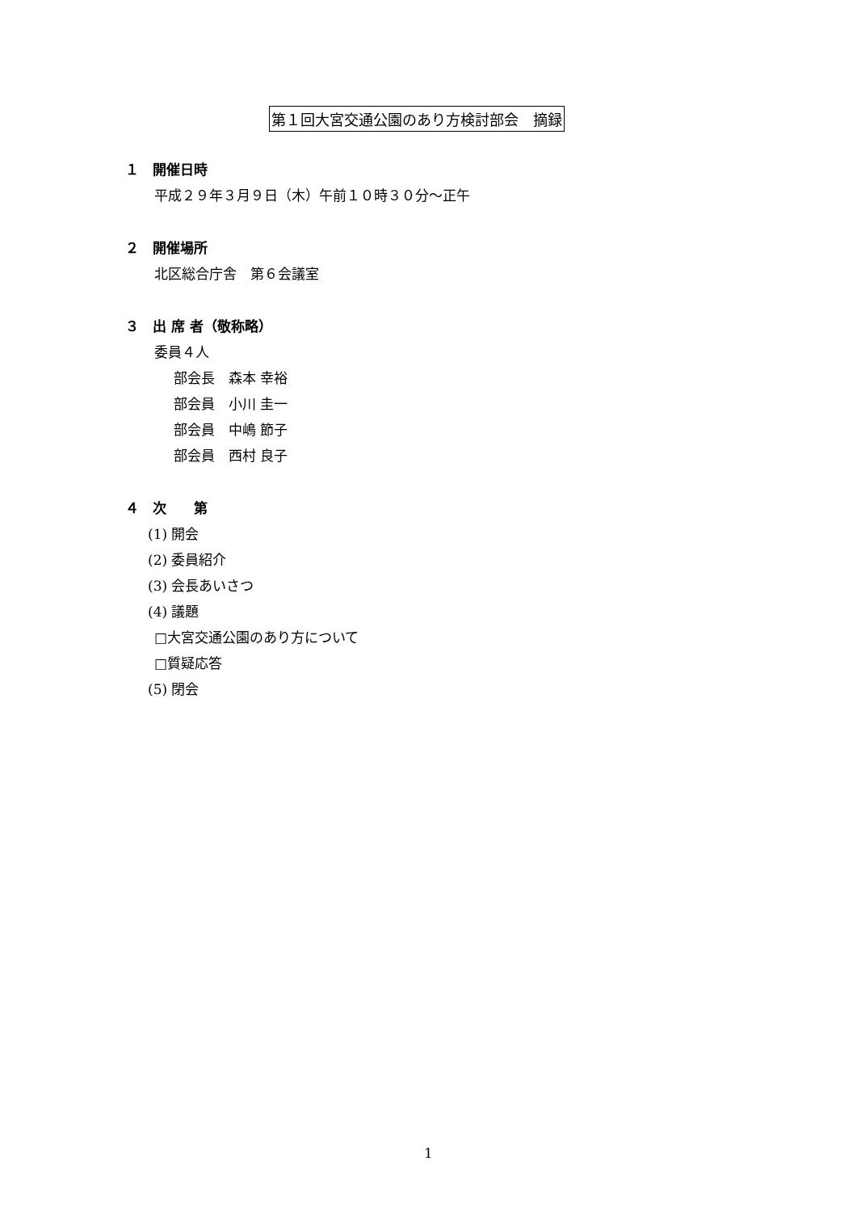第１回大宮交通公園のあり方検討部会　摘録
１　開催日時
平成２９年３月９日（木）午前１０時３０分～正午
２　開催場所
北区総合庁舎　第６会議室
３　出 席 者（敬称略）
委員４人
部会長　森本 幸裕
部会員　小川 圭一
部会員　中嶋 節子
部会員　西村 良子
４　次　　第
(1) 開会
(2) 委員紹介
(3) 会長あいさつ
(4) 議題
□大宮交通公園のあり方について
□質疑応答
(5) 閉会
1